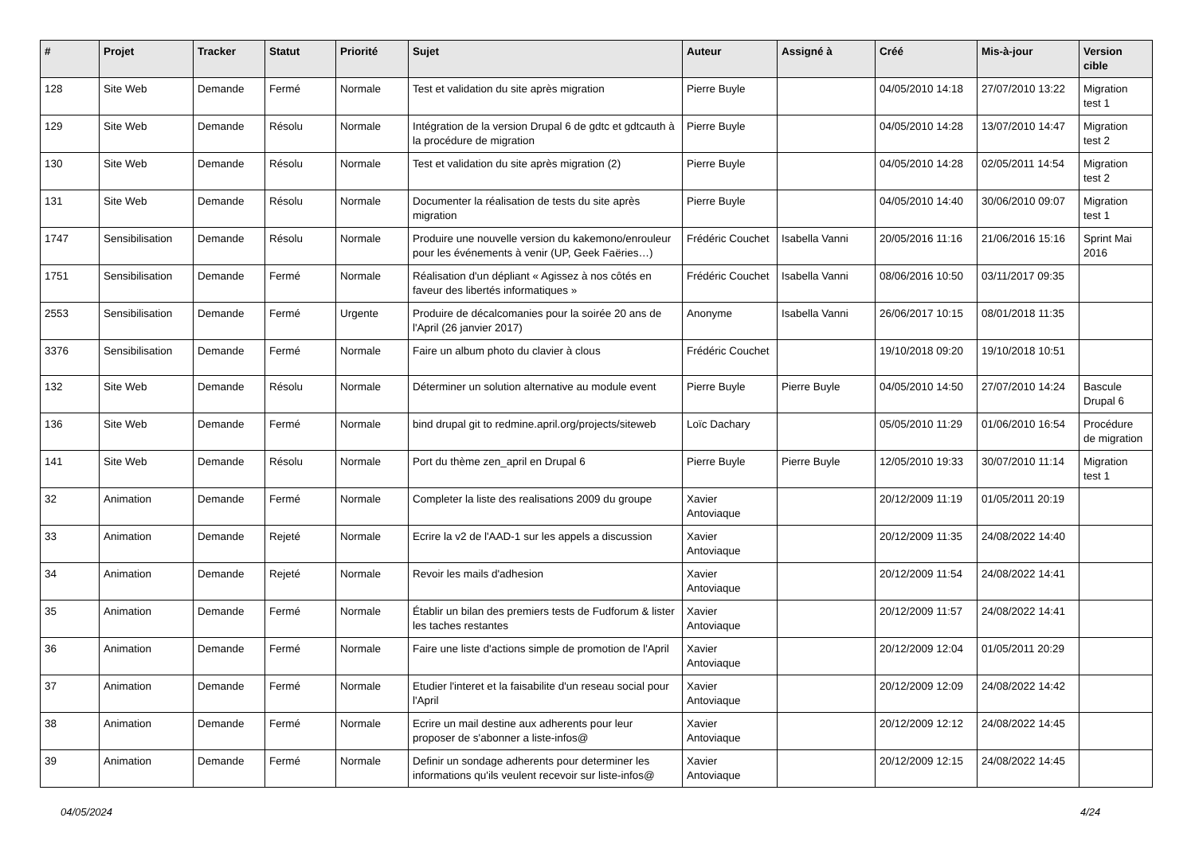| # | Projet | Tracker | Statut | Priorité | Sujet | Auteur | Assigné à | Créé | Mis-à-jour | Version cible |
| --- | --- | --- | --- | --- | --- | --- | --- | --- | --- | --- |
| 128 | Site Web | Demande | Fermé | Normale | Test et validation du site après migration | Pierre Buyle | | 04/05/2010 14:18 | 27/07/2010 13:22 | Migration test 1 |
| 129 | Site Web | Demande | Résolu | Normale | Intégration de la version Drupal 6 de gdtc et gdtcauth à la procédure de migration | Pierre Buyle | | 04/05/2010 14:28 | 13/07/2010 14:47 | Migration test 2 |
| 130 | Site Web | Demande | Résolu | Normale | Test et validation du site après migration (2) | Pierre Buyle | | 04/05/2010 14:28 | 02/05/2011 14:54 | Migration test 2 |
| 131 | Site Web | Demande | Résolu | Normale | Documenter la réalisation de tests du site après migration | Pierre Buyle | | 04/05/2010 14:40 | 30/06/2010 09:07 | Migration test 1 |
| 1747 | Sensibilisation | Demande | Résolu | Normale | Produire une nouvelle version du kakemono/enrouleur pour les événements à venir (UP, Geek Faëries…) | Frédéric Couchet | Isabella Vanni | 20/05/2016 11:16 | 21/06/2016 15:16 | Sprint Mai 2016 |
| 1751 | Sensibilisation | Demande | Fermé | Normale | Réalisation d'un dépliant « Agissez à nos côtés en faveur des libertés informatiques » | Frédéric Couchet | Isabella Vanni | 08/06/2016 10:50 | 03/11/2017 09:35 | |
| 2553 | Sensibilisation | Demande | Fermé | Urgente | Produire de décalcomanies pour la soirée 20 ans de l'April (26 janvier 2017) | Anonyme | Isabella Vanni | 26/06/2017 10:15 | 08/01/2018 11:35 | |
| 3376 | Sensibilisation | Demande | Fermé | Normale | Faire un album photo du clavier à clous | Frédéric Couchet | | 19/10/2018 09:20 | 19/10/2018 10:51 | |
| 132 | Site Web | Demande | Résolu | Normale | Déterminer un solution alternative au module event | Pierre Buyle | Pierre Buyle | 04/05/2010 14:50 | 27/07/2010 14:24 | Bascule Drupal 6 |
| 136 | Site Web | Demande | Fermé | Normale | bind drupal git to redmine.april.org/projects/siteweb | Loïc Dachary | | 05/05/2010 11:29 | 01/06/2010 16:54 | Procédure de migration |
| 141 | Site Web | Demande | Résolu | Normale | Port du thème zen_april en Drupal 6 | Pierre Buyle | Pierre Buyle | 12/05/2010 19:33 | 30/07/2010 11:14 | Migration test 1 |
| 32 | Animation | Demande | Fermé | Normale | Completer la liste des realisations 2009 du groupe | Xavier Antoviaque | | 20/12/2009 11:19 | 01/05/2011 20:19 | |
| 33 | Animation | Demande | Rejeté | Normale | Ecrire la v2 de l'AAD-1 sur les appels a discussion | Xavier Antoviaque | | 20/12/2009 11:35 | 24/08/2022 14:40 | |
| 34 | Animation | Demande | Rejeté | Normale | Revoir les mails d'adhesion | Xavier Antoviaque | | 20/12/2009 11:54 | 24/08/2022 14:41 | |
| 35 | Animation | Demande | Fermé | Normale | Établir un bilan des premiers tests de Fudforum & lister les taches restantes | Xavier Antoviaque | | 20/12/2009 11:57 | 24/08/2022 14:41 | |
| 36 | Animation | Demande | Fermé | Normale | Faire une liste d'actions simple de promotion de l'April | Xavier Antoviaque | | 20/12/2009 12:04 | 01/05/2011 20:29 | |
| 37 | Animation | Demande | Fermé | Normale | Etudier l'interet et la faisabilite d'un reseau social pour l'April | Xavier Antoviaque | | 20/12/2009 12:09 | 24/08/2022 14:42 | |
| 38 | Animation | Demande | Fermé | Normale | Ecrire un mail destine aux adherents pour leur proposer de s'abonner a liste-infos@ | Xavier Antoviaque | | 20/12/2009 12:12 | 24/08/2022 14:45 | |
| 39 | Animation | Demande | Fermé | Normale | Definir un sondage adherents pour determiner les informations qu'ils veulent recevoir sur liste-infos@ | Xavier Antoviaque | | 20/12/2009 12:15 | 24/08/2022 14:45 | |
04/05/2024 4/24